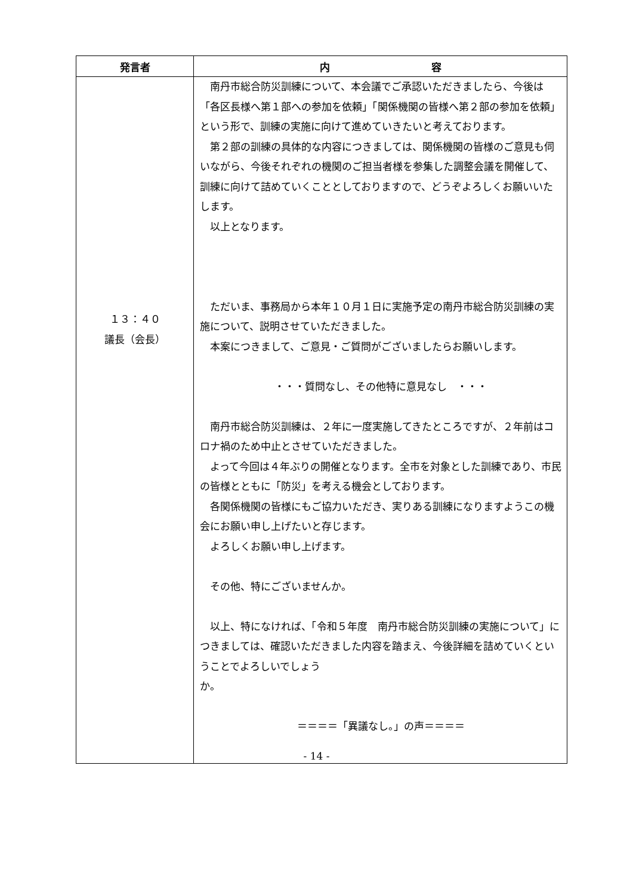| 発言者 | 内 容 |
| --- | --- |
| １３：４０ 議長（会長） | 南丹市総合防災訓練について、本会議でご承認いただきましたら、今後は「各区長様へ第１部への参加を依頼」「関係機関の皆様へ第２部の参加を依頼」という形で、訓練の実施に向けて進めていきたいと考えております。 第２部の訓練の具体的な内容につきましては、関係機関の皆様のご意見も伺いながら、今後それぞれの機関のご担当者様を参集した調整会議を開催して、訓練に向けて詰めていくこととしておりますので、どうぞよろしくお願いいたします。 以上となります。 ただいま、事務局から本年１０月１日に実施予定の南丹市総合防災訓練の実施について、説明させていただきました。 本案につきまして、ご意見・ご質問がございましたらお願いします。 ・・・質問なし、その他特に意見なし ・・・ 南丹市総合防災訓練は、２年に一度実施してきたところですが、２年前はコロナ禍のため中止とさせていただきました。 よって今回は４年ぶりの開催となります。全市を対象とした訓練であり、市民の皆様とともに「防災」を考える機会としております。 各関係機関の皆様にもご協力いただき、実りある訓練になりますようこの機会にお願い申し上げたいと存じます。 よろしくお願い申し上げます。 その他、特にございませんか。 以上、特になければ、「令和５年度 南丹市総合防災訓練の実施について」につきましては、確認いただきました内容を踏まえ、今後詳細を詰めていくということでよろしいでしょう か。 ＝＝＝＝「異議なし。」の声＝＝＝＝ |
- 14 -